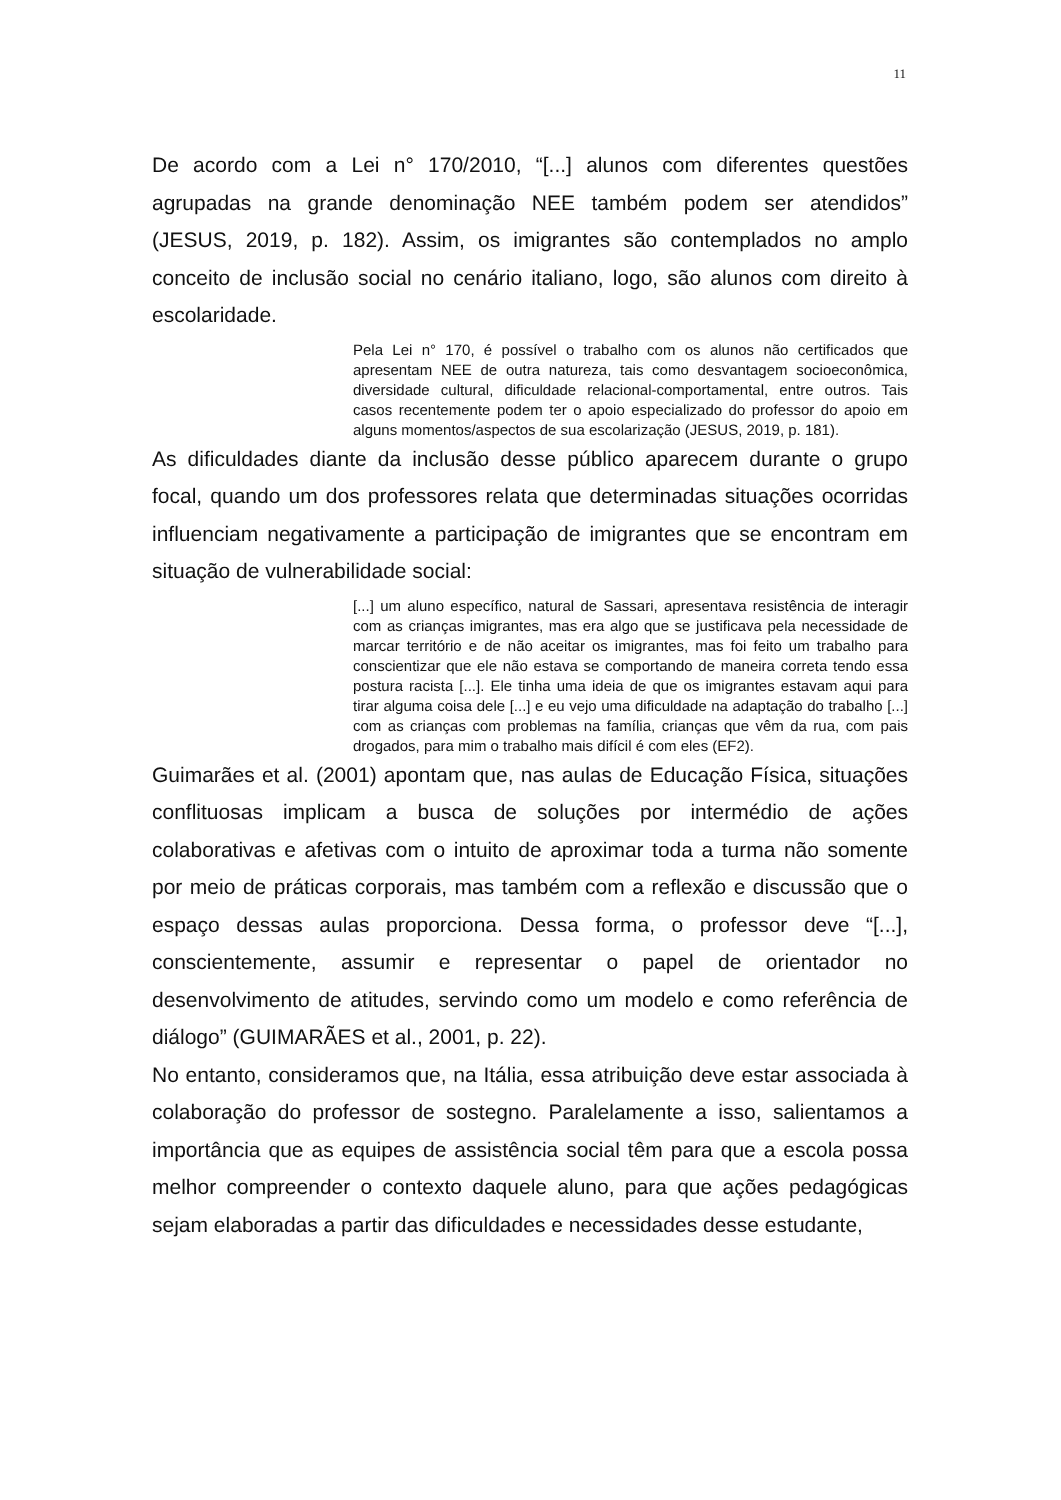11
De acordo com a Lei n° 170/2010, “[...] alunos com diferentes questões agrupadas na grande denominação NEE também podem ser atendidos” (JESUS, 2019, p. 182). Assim, os imigrantes são contemplados no amplo conceito de inclusão social no cenário italiano, logo, são alunos com direito à escolaridade.
Pela Lei n° 170, é possível o trabalho com os alunos não certificados que apresentam NEE de outra natureza, tais como desvantagem socioeconômica, diversidade cultural, dificuldade relacional-comportamental, entre outros. Tais casos recentemente podem ter o apoio especializado do professor do apoio em alguns momentos/aspectos de sua escolarização (JESUS, 2019, p. 181).
As dificuldades diante da inclusão desse público aparecem durante o grupo focal, quando um dos professores relata que determinadas situações ocorridas influenciam negativamente a participação de imigrantes que se encontram em situação de vulnerabilidade social:
[...] um aluno específico, natural de Sassari, apresentava resistência de interagir com as crianças imigrantes, mas era algo que se justificava pela necessidade de marcar território e de não aceitar os imigrantes, mas foi feito um trabalho para conscientizar que ele não estava se comportando de maneira correta tendo essa postura racista [...]. Ele tinha uma ideia de que os imigrantes estavam aqui para tirar alguma coisa dele [...] e eu vejo uma dificuldade na adaptação do trabalho [...] com as crianças com problemas na família, crianças que vêm da rua, com pais drogados, para mim o trabalho mais difícil é com eles (EF2).
Guimarães et al. (2001) apontam que, nas aulas de Educação Física, situações conflituosas implicam a busca de soluções por intermédio de ações colaborativas e afetivas com o intuito de aproximar toda a turma não somente por meio de práticas corporais, mas também com a reflexão e discussão que o espaço dessas aulas proporciona. Dessa forma, o professor deve “[...], conscientemente, assumir e representar o papel de orientador no desenvolvimento de atitudes, servindo como um modelo e como referência de diálogo” (GUIMARÃES et al., 2001, p. 22).
No entanto, consideramos que, na Itália, essa atribuição deve estar associada à colaboração do professor de sostegno. Paralelamente a isso, salientamos a importância que as equipes de assistência social têm para que a escola possa melhor compreender o contexto daquele aluno, para que ações pedagógicas sejam elaboradas a partir das dificuldades e necessidades desse estudante,